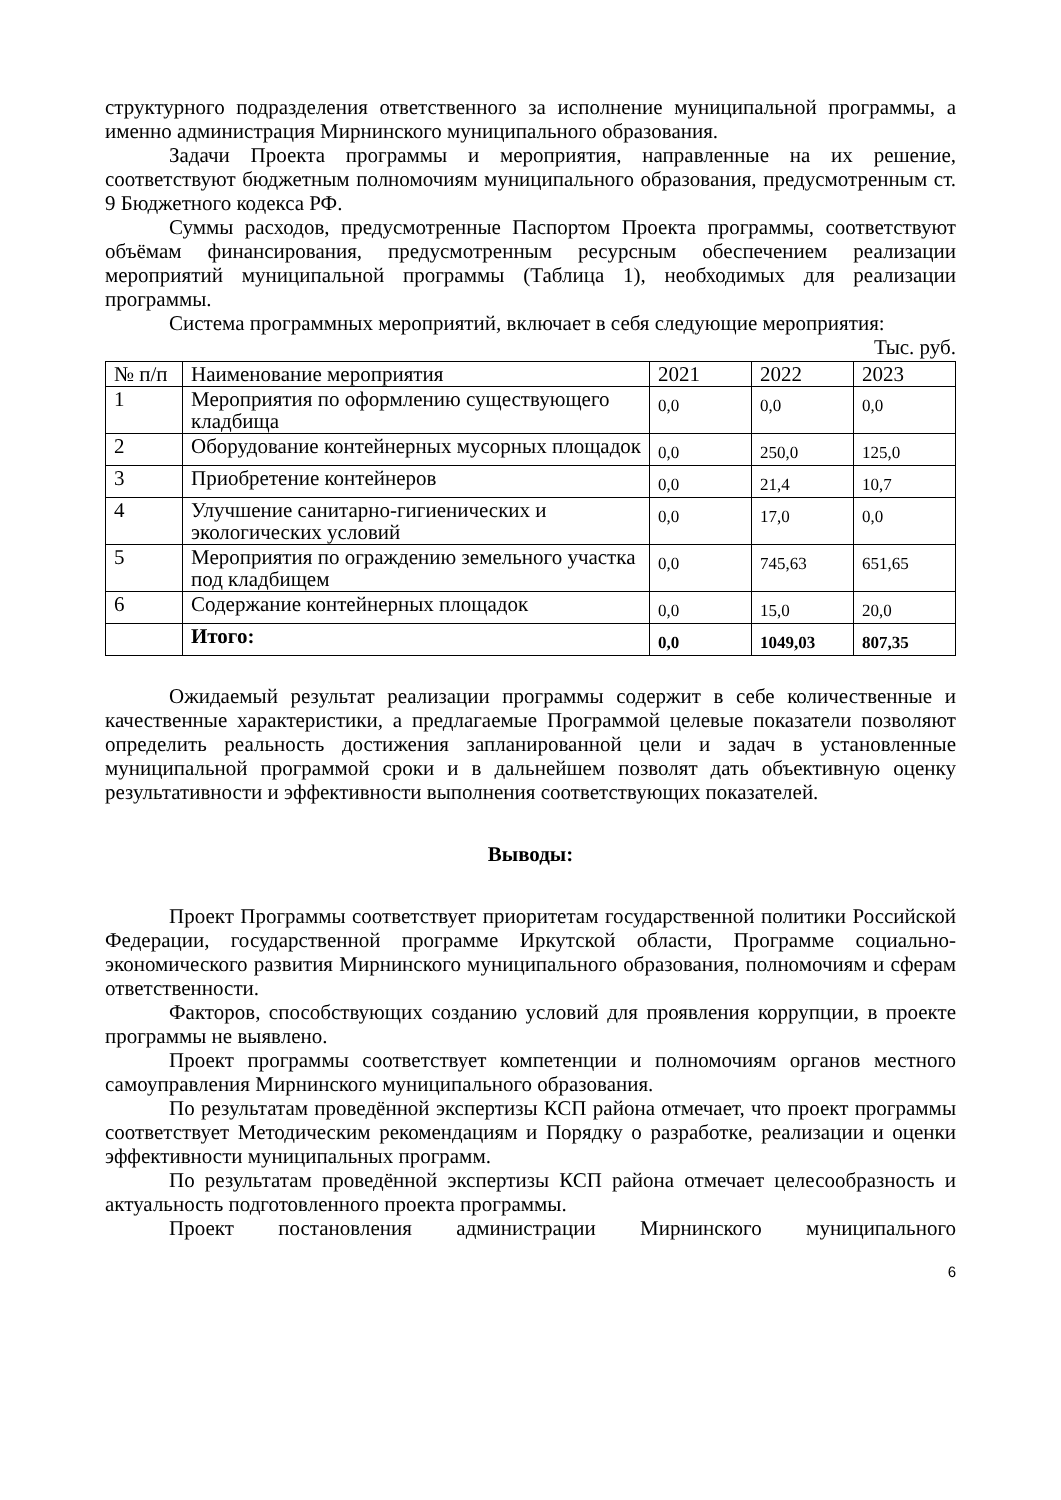структурного подразделения ответственного за исполнение муниципальной программы, а именно администрация Мирнинского муниципального образования.
Задачи Проекта программы и мероприятия, направленные на их решение, соответствуют бюджетным полномочиям муниципального образования, предусмотренным ст. 9 Бюджетного кодекса РФ.
Суммы расходов, предусмотренные Паспортом Проекта программы, соответствуют объёмам финансирования, предусмотренным ресурсным обеспечением реализации мероприятий муниципальной программы (Таблица 1), необходимых для реализации программы.
Система программных мероприятий, включает в себя следующие мероприятия:
Тыс. руб.
| № п/п | Наименование мероприятия | 2021 | 2022 | 2023 |
| 1 | Мероприятия по оформлению существующего кладбища | 0,0 | 0,0 | 0,0 |
| 2 | Оборудование контейнерных мусорных площадок | 0,0 | 250,0 | 125,0 |
| 3 | Приобретение контейнеров | 0,0 | 21,4 | 10,7 |
| 4 | Улучшение санитарно-гигиенических и экологических условий | 0,0 | 17,0 | 0,0 |
| 5 | Мероприятия по ограждению земельного участка под кладбищем | 0,0 | 745,63 | 651,65 |
| 6 | Содержание контейнерных площадок | 0,0 | 15,0 | 20,0 |
| | Итого: | 0,0 | 1049,03 | 807,35 |
Ожидаемый результат реализации программы содержит в себе количественные и качественные характеристики, а предлагаемые Программой целевые показатели позволяют определить реальность достижения запланированной цели и задач в установленные муниципальной программой сроки и в дальнейшем позволят дать объективную оценку результативности и эффективности выполнения соответствующих показателей.
Выводы:
Проект Программы соответствует приоритетам государственной политики Российской Федерации, государственной программе Иркутской области, Программе социально-экономического развития Мирнинского муниципального образования, полномочиям и сферам ответственности.
Факторов, способствующих созданию условий для проявления коррупции, в проекте программы не выявлено.
Проект программы соответствует компетенции и полномочиям органов местного самоуправления Мирнинского муниципального образования.
По результатам проведённой экспертизы КСП района отмечает, что проект программы соответствует Методическим рекомендациям и Порядку о разработке, реализации и оценки эффективности муниципальных программ.
По результатам проведённой экспертизы КСП района отмечает целесообразность и актуальность подготовленного проекта программы.
Проект постановления администрации Мирнинского муниципального
6